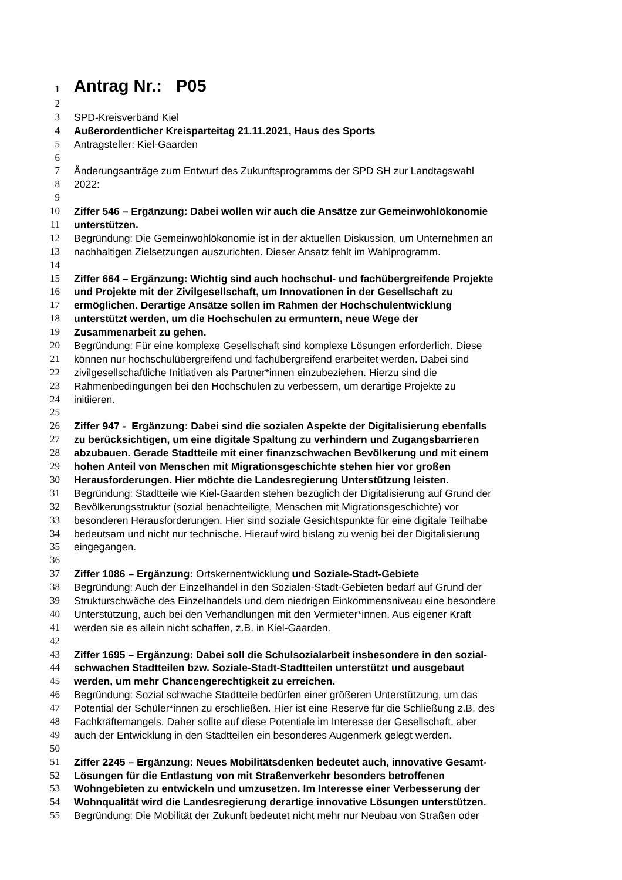1 Antrag Nr.: P05
2
3 SPD-Kreisverband Kiel
4 Außerordentlicher Kreisparteitag 21.11.2021, Haus des Sports
5 Antragsteller: Kiel-Gaarden
6
7 Änderungsanträge zum Entwurf des Zukunftsprogramms der SPD SH zur Landtagswahl
8 2022:
9
10 Ziffer 546 – Ergänzung: Dabei wollen wir auch die Ansätze zur Gemeinwohlökonomie
11 unterstützen.
12 Begründung: Die Gemeinwohlökonomie ist in der aktuellen Diskussion, um Unternehmen an
13 nachhaltigen Zielsetzungen auszurichten. Dieser Ansatz fehlt im Wahlprogramm.
14
15 Ziffer 664 – Ergänzung: Wichtig sind auch hochschul- und fachübergreifende Projekte
16 und Projekte mit der Zivilgesellschaft, um Innovationen in der Gesellschaft zu
17 ermöglichen. Derartige Ansätze sollen im Rahmen der Hochschulentwicklung
18 unterstützt werden, um die Hochschulen zu ermuntern, neue Wege der
19 Zusammenarbeit zu gehen.
20 Begründung: Für eine komplexe Gesellschaft sind komplexe Lösungen erforderlich. Diese
21 können nur hochschulübergreifend und fachübergreifend erarbeitet werden. Dabei sind
22 zivilgesellschaftliche Initiativen als Partner*innen einzubeziehen. Hierzu sind die
23 Rahmenbedingungen bei den Hochschulen zu verbessern, um derartige Projekte zu
24 initiieren.
25
26 Ziffer 947 - Ergänzung: Dabei sind die sozialen Aspekte der Digitalisierung ebenfalls
27 zu berücksichtigen, um eine digitale Spaltung zu verhindern und Zugangsbarrieren
28 abzubauen. Gerade Stadtteile mit einer finanzschwachen Bevölkerung und mit einem
29 hohen Anteil von Menschen mit Migrationsgeschichte stehen hier vor großen
30 Herausforderungen. Hier möchte die Landesregierung Unterstützung leisten.
31 Begründung: Stadtteile wie Kiel-Gaarden stehen bezüglich der Digitalisierung auf Grund der
32 Bevölkerungsstruktur (sozial benachteiligte, Menschen mit Migrationsgeschichte) vor
33 besonderen Herausforderungen. Hier sind soziale Gesichtspunkte für eine digitale Teilhabe
34 bedeutsam und nicht nur technische. Hierauf wird bislang zu wenig bei der Digitalisierung
35 eingegangen.
36
37 Ziffer 1086 – Ergänzung: Ortskernentwicklung und Soziale-Stadt-Gebiete
38 Begründung: Auch der Einzelhandel in den Sozialen-Stadt-Gebieten bedarf auf Grund der
39 Strukturschwäche des Einzelhandels und dem niedrigen Einkommensniveau eine besondere
40 Unterstützung, auch bei den Verhandlungen mit den Vermieter*innen. Aus eigener Kraft
41 werden sie es allein nicht schaffen, z.B. in Kiel-Gaarden.
42
43 Ziffer 1695 – Ergänzung: Dabei soll die Schulsozialarbeit insbesondere in den sozial-
44 schwachen Stadtteilen bzw. Soziale-Stadt-Stadtteilen unterstützt und ausgebaut
45 werden, um mehr Chancengerechtigkeit zu erreichen.
46 Begründung: Sozial schwache Stadtteile bedürfen einer größeren Unterstützung, um das
47 Potential der Schüler*innen zu erschließen. Hier ist eine Reserve für die Schließung z.B. des
48 Fachkräftemangels. Daher sollte auf diese Potentiale im Interesse der Gesellschaft, aber
49 auch der Entwicklung in den Stadtteilen ein besonderes Augenmerk gelegt werden.
50
51 Ziffer 2245 – Ergänzung: Neues Mobilitätsdenken bedeutet auch, innovative Gesamt-
52 Lösungen für die Entlastung von mit Straßenverkehr besonders betroffenen
53 Wohngebieten zu entwickeln und umzusetzen. Im Interesse einer Verbesserung der
54 Wohnqualität wird die Landesregierung derartige innovative Lösungen unterstützen.
55 Begründung: Die Mobilität der Zukunft bedeutet nicht mehr nur Neubau von Straßen oder